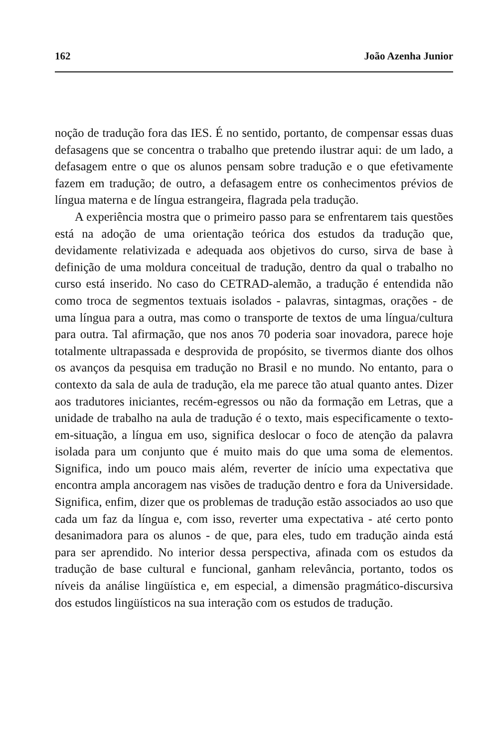162 João Azenha Junior
noção de tradução fora das IES. É no sentido, portanto, de compensar essas duas defasagens que se concentra o trabalho que pretendo ilustrar aqui: de um lado, a defasagem entre o que os alunos pensam sobre tradução e o que efetivamente fazem em tradução; de outro, a defasagem entre os conhecimentos prévios de língua materna e de língua estrangeira, flagrada pela tradução.
A experiência mostra que o primeiro passo para se enfrentarem tais questões está na adoção de uma orientação teórica dos estudos da tradução que, devidamente relativizada e adequada aos objetivos do curso, sirva de base à definição de uma moldura conceitual de tradução, dentro da qual o trabalho no curso está inserido. No caso do CETRAD-alemão, a tradução é entendida não como troca de segmentos textuais isolados - palavras, sintagmas, orações - de uma língua para a outra, mas como o transporte de textos de uma língua/cultura para outra. Tal afirmação, que nos anos 70 poderia soar inovadora, parece hoje totalmente ultrapassada e desprovida de propósito, se tivermos diante dos olhos os avanços da pesquisa em tradução no Brasil e no mundo. No entanto, para o contexto da sala de aula de tradução, ela me parece tão atual quanto antes. Dizer aos tradutores iniciantes, recém-egressos ou não da formação em Letras, que a unidade de trabalho na aula de tradução é o texto, mais especificamente o texto-em-situação, a língua em uso, significa deslocar o foco de atenção da palavra isolada para um conjunto que é muito mais do que uma soma de elementos. Significa, indo um pouco mais além, reverter de início uma expectativa que encontra ampla ancoragem nas visões de tradução dentro e fora da Universidade. Significa, enfim, dizer que os problemas de tradução estão associados ao uso que cada um faz da língua e, com isso, reverter uma expectativa - até certo ponto desanimadora para os alunos - de que, para eles, tudo em tradução ainda está para ser aprendido. No interior dessa perspectiva, afinada com os estudos da tradução de base cultural e funcional, ganham relevância, portanto, todos os níveis da análise lingüística e, em especial, a dimensão pragmático-discursiva dos estudos lingüísticos na sua interação com os estudos de tradução.